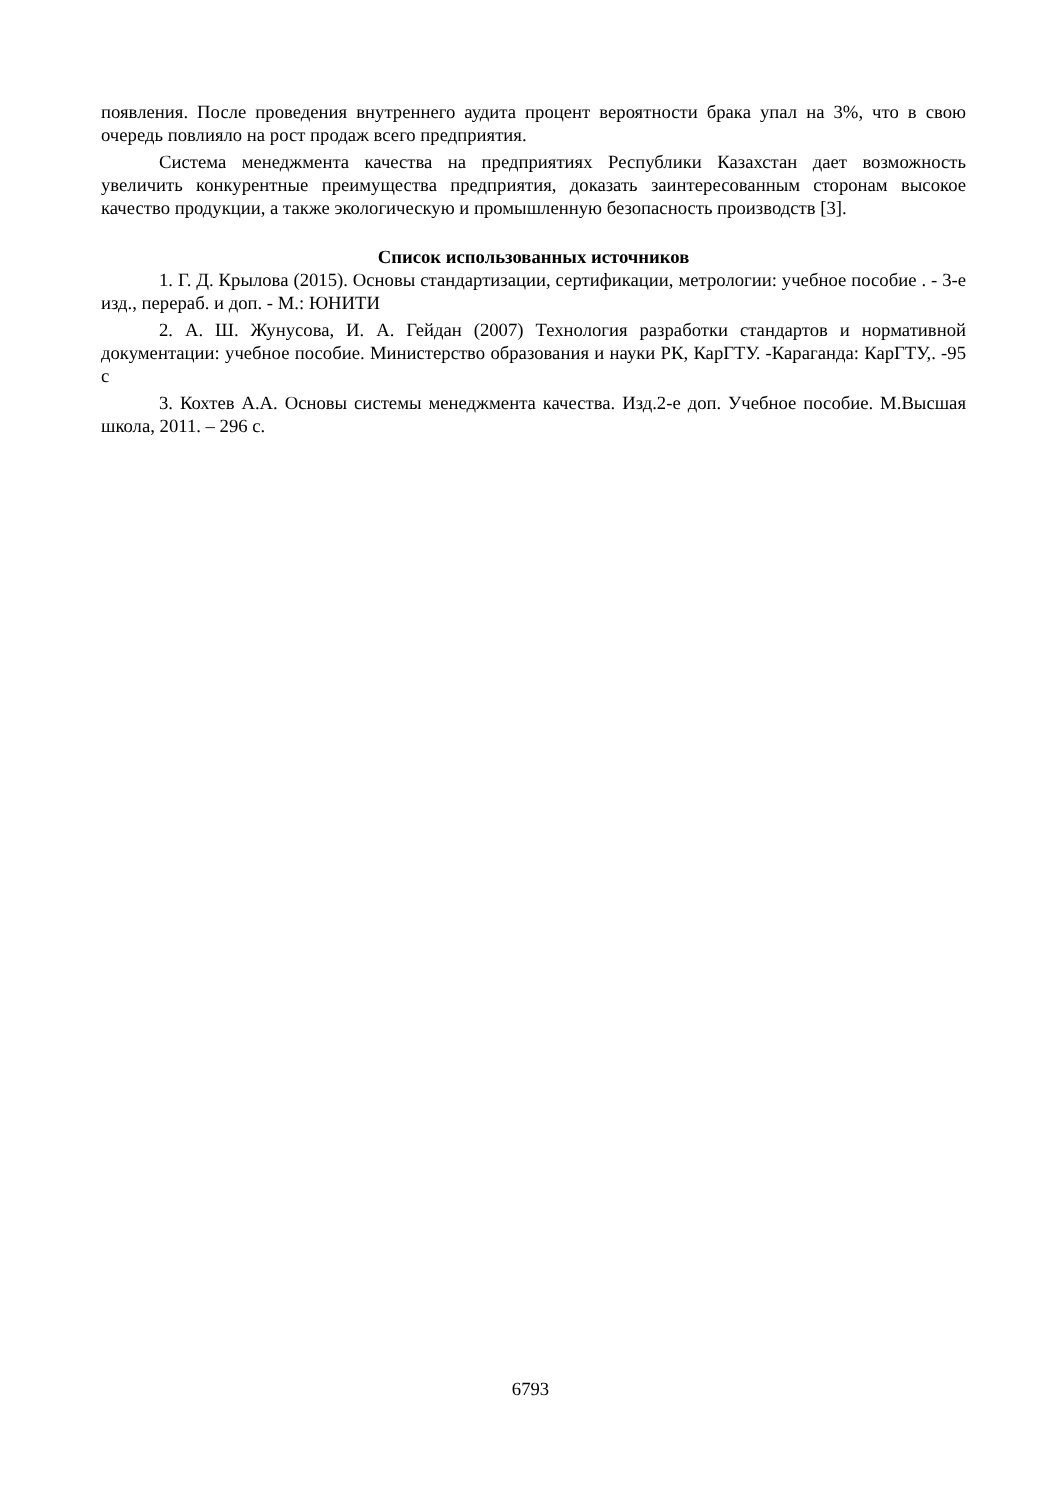появления. После проведения внутреннего аудита процент вероятности брака упал на 3%, что в свою очередь повлияло на рост продаж всего предприятия.
Система менеджмента качества на предприятиях Республики Казахстан дает возможность увеличить конкурентные преимущества предприятия, доказать заинтересованным сторонам высокое качество продукции, а также экологическую и промышленную безопасность производств [3].
Список использованных источников
1. Г. Д. Крылова (2015). Основы стандартизации, сертификации, метрологии: учебное пособие . - 3-е изд., перераб. и доп. - М.: ЮНИТИ
2. А. Ш. Жунусова, И. А. Гейдан (2007) Технология разработки стандартов и нормативной документации: учебное пособие. Министерство образования и науки РК, КарГТУ. -Караганда: КарГТУ,. -95 с
3. Кохтев А.А. Основы системы менеджмента качества. Изд.2-е доп. Учебное пособие. М.Высшая школа, 2011. – 296 с.
6793